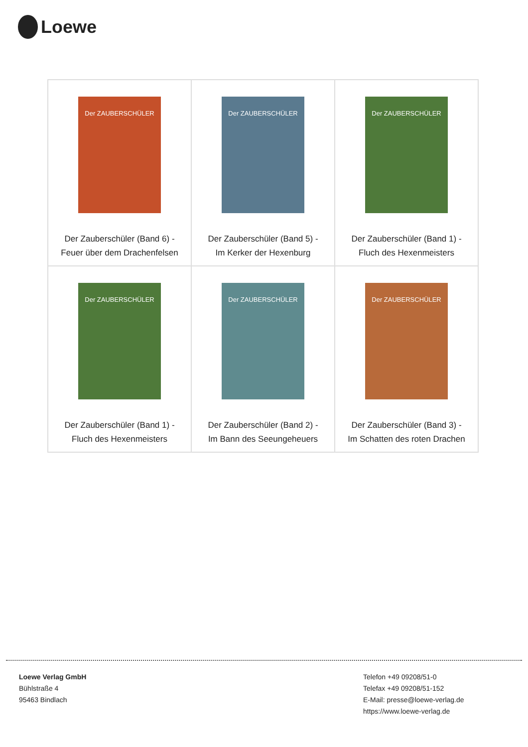Loewe
| Der ZAUBERSCHÜLER Der Zauberschüler (Band 6) - Feuer über dem Drachenfelsen | Der ZAUBERSCHÜLER Der Zauberschüler (Band 5) - Im Kerker der Hexenburg | Der ZAUBERSCHÜLER Der Zauberschüler (Band 1) - Fluch des Hexenmeisters |
| Der ZAUBERSCHÜLER Der Zauberschüler (Band 1) - Fluch des Hexenmeisters | Der ZAUBERSCHÜLER Der Zauberschüler (Band 2) - Im Bann des Seeungeheuers | Der ZAUBERSCHÜLER Der Zauberschüler (Band 3) - Im Schatten des roten Drachen |
Loewe Verlag GmbH
Bühlstraße 4
95463 Bindlach
Telefon +49 09208/51-0
Telefax +49 09208/51-152
E-Mail: presse@loewe-verlag.de
https://www.loewe-verlag.de